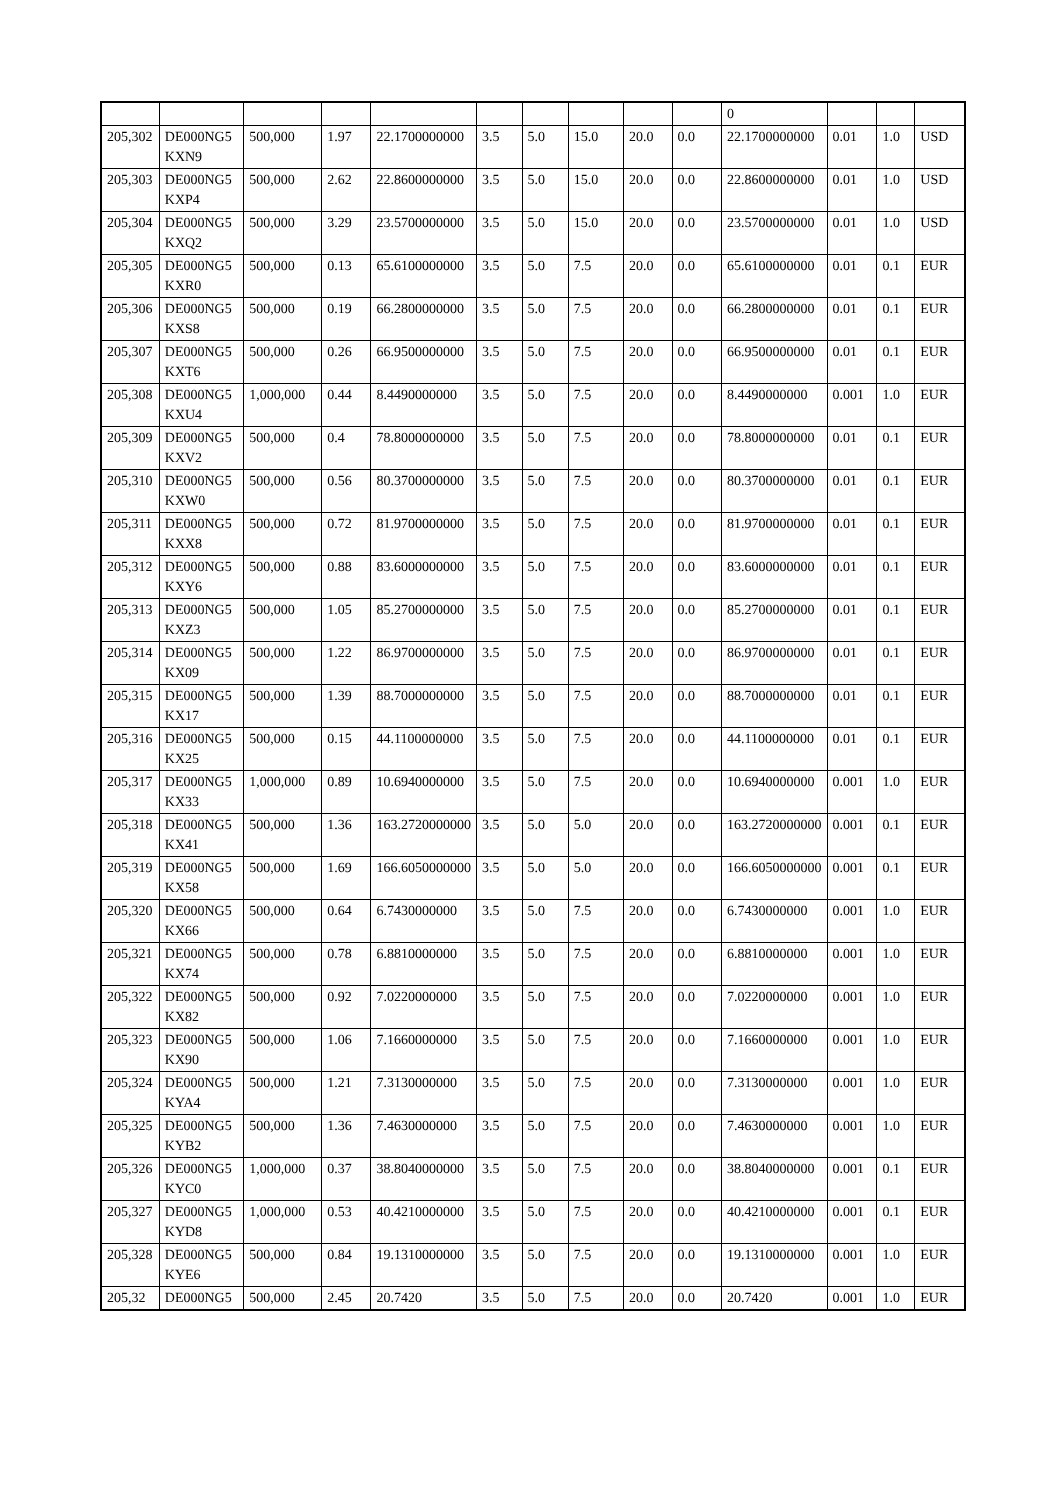| | | | | | | | | | | 0 | | | |
| 205,302 | DE000NG5 KXN9 | 500,000 | 1.97 | 22.1700000000 | 3.5 | 5.0 | 15.0 | 20.0 | 0.0 | 22.1700000000 | 0.01 | 1.0 | USD |
| 205,303 | DE000NG5 KXP4 | 500,000 | 2.62 | 22.8600000000 | 3.5 | 5.0 | 15.0 | 20.0 | 0.0 | 22.8600000000 | 0.01 | 1.0 | USD |
| 205,304 | DE000NG5 KXQ2 | 500,000 | 3.29 | 23.5700000000 | 3.5 | 5.0 | 15.0 | 20.0 | 0.0 | 23.5700000000 | 0.01 | 1.0 | USD |
| 205,305 | DE000NG5 KXR0 | 500,000 | 0.13 | 65.6100000000 | 3.5 | 5.0 | 7.5 | 20.0 | 0.0 | 65.6100000000 | 0.01 | 0.1 | EUR |
| 205,306 | DE000NG5 KXS8 | 500,000 | 0.19 | 66.2800000000 | 3.5 | 5.0 | 7.5 | 20.0 | 0.0 | 66.2800000000 | 0.01 | 0.1 | EUR |
| 205,307 | DE000NG5 KXT6 | 500,000 | 0.26 | 66.9500000000 | 3.5 | 5.0 | 7.5 | 20.0 | 0.0 | 66.9500000000 | 0.01 | 0.1 | EUR |
| 205,308 | DE000NG5 KXU4 | 1,000,000 | 0.44 | 8.4490000000 | 3.5 | 5.0 | 7.5 | 20.0 | 0.0 | 8.4490000000 | 0.001 | 1.0 | EUR |
| 205,309 | DE000NG5 KXV2 | 500,000 | 0.4 | 78.8000000000 | 3.5 | 5.0 | 7.5 | 20.0 | 0.0 | 78.8000000000 | 0.01 | 0.1 | EUR |
| 205,310 | DE000NG5 KXW0 | 500,000 | 0.56 | 80.3700000000 | 3.5 | 5.0 | 7.5 | 20.0 | 0.0 | 80.3700000000 | 0.01 | 0.1 | EUR |
| 205,311 | DE000NG5 KXX8 | 500,000 | 0.72 | 81.9700000000 | 3.5 | 5.0 | 7.5 | 20.0 | 0.0 | 81.9700000000 | 0.01 | 0.1 | EUR |
| 205,312 | DE000NG5 KXY6 | 500,000 | 0.88 | 83.6000000000 | 3.5 | 5.0 | 7.5 | 20.0 | 0.0 | 83.6000000000 | 0.01 | 0.1 | EUR |
| 205,313 | DE000NG5 KXZ3 | 500,000 | 1.05 | 85.2700000000 | 3.5 | 5.0 | 7.5 | 20.0 | 0.0 | 85.2700000000 | 0.01 | 0.1 | EUR |
| 205,314 | DE000NG5 KX09 | 500,000 | 1.22 | 86.9700000000 | 3.5 | 5.0 | 7.5 | 20.0 | 0.0 | 86.9700000000 | 0.01 | 0.1 | EUR |
| 205,315 | DE000NG5 KX17 | 500,000 | 1.39 | 88.7000000000 | 3.5 | 5.0 | 7.5 | 20.0 | 0.0 | 88.7000000000 | 0.01 | 0.1 | EUR |
| 205,316 | DE000NG5 KX25 | 500,000 | 0.15 | 44.1100000000 | 3.5 | 5.0 | 7.5 | 20.0 | 0.0 | 44.1100000000 | 0.01 | 0.1 | EUR |
| 205,317 | DE000NG5 KX33 | 1,000,000 | 0.89 | 10.6940000000 | 3.5 | 5.0 | 7.5 | 20.0 | 0.0 | 10.6940000000 | 0.001 | 1.0 | EUR |
| 205,318 | DE000NG5 KX41 | 500,000 | 1.36 | 163.2720000000 | 3.5 | 5.0 | 5.0 | 20.0 | 0.0 | 163.2720000000 | 0.001 | 0.1 | EUR |
| 205,319 | DE000NG5 KX58 | 500,000 | 1.69 | 166.6050000000 | 3.5 | 5.0 | 5.0 | 20.0 | 0.0 | 166.6050000000 | 0.001 | 0.1 | EUR |
| 205,320 | DE000NG5 KX66 | 500,000 | 0.64 | 6.7430000000 | 3.5 | 5.0 | 7.5 | 20.0 | 0.0 | 6.7430000000 | 0.001 | 1.0 | EUR |
| 205,321 | DE000NG5 KX74 | 500,000 | 0.78 | 6.8810000000 | 3.5 | 5.0 | 7.5 | 20.0 | 0.0 | 6.8810000000 | 0.001 | 1.0 | EUR |
| 205,322 | DE000NG5 KX82 | 500,000 | 0.92 | 7.0220000000 | 3.5 | 5.0 | 7.5 | 20.0 | 0.0 | 7.0220000000 | 0.001 | 1.0 | EUR |
| 205,323 | DE000NG5 KX90 | 500,000 | 1.06 | 7.1660000000 | 3.5 | 5.0 | 7.5 | 20.0 | 0.0 | 7.1660000000 | 0.001 | 1.0 | EUR |
| 205,324 | DE000NG5 KYA4 | 500,000 | 1.21 | 7.3130000000 | 3.5 | 5.0 | 7.5 | 20.0 | 0.0 | 7.3130000000 | 0.001 | 1.0 | EUR |
| 205,325 | DE000NG5 KYB2 | 500,000 | 1.36 | 7.4630000000 | 3.5 | 5.0 | 7.5 | 20.0 | 0.0 | 7.4630000000 | 0.001 | 1.0 | EUR |
| 205,326 | DE000NG5 KYC0 | 1,000,000 | 0.37 | 38.8040000000 | 3.5 | 5.0 | 7.5 | 20.0 | 0.0 | 38.8040000000 | 0.001 | 0.1 | EUR |
| 205,327 | DE000NG5 KYD8 | 1,000,000 | 0.53 | 40.4210000000 | 3.5 | 5.0 | 7.5 | 20.0 | 0.0 | 40.4210000000 | 0.001 | 0.1 | EUR |
| 205,328 | DE000NG5 KYE6 | 500,000 | 0.84 | 19.1310000000 | 3.5 | 5.0 | 7.5 | 20.0 | 0.0 | 19.1310000000 | 0.001 | 1.0 | EUR |
| 205,32 | DE000NG5 | 500,000 | 2.45 | 20.7420 | 3.5 | 5.0 | 7.5 | 20.0 | 0.0 | 20.7420 | 0.001 | 1.0 | EUR |